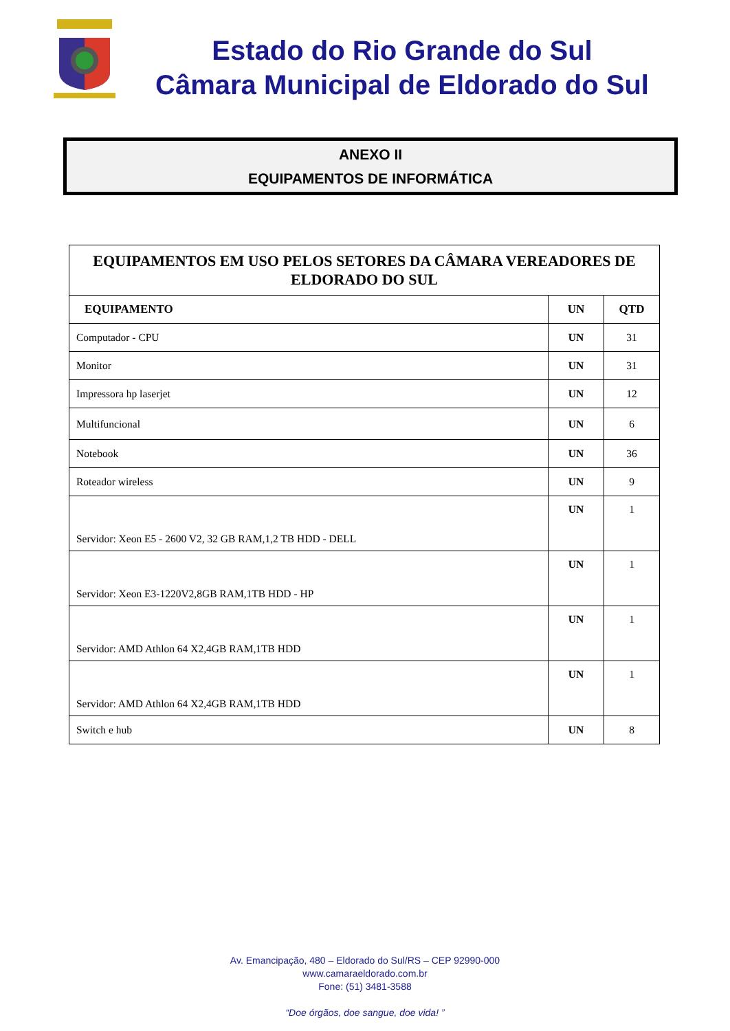Estado do Rio Grande do Sul
Câmara Municipal de Eldorado do Sul
ANEXO II
EQUIPAMENTOS DE INFORMÁTICA
| EQUIPAMENTOS EM USO PELOS SETORES DA CÂMARA VEREADORES DE ELDORADO DO SUL | | |
| --- | --- | --- |
| EQUIPAMENTO | UN | QTD |
| Computador - CPU | UN | 31 |
| Monitor | UN | 31 |
| Impressora hp laserjet | UN | 12 |
| Multifuncional | UN | 6 |
| Notebook | UN | 36 |
| Roteador wireless | UN | 9 |
| Servidor: Xeon E5 - 2600 V2, 32 GB RAM,1,2 TB HDD - DELL | UN | 1 |
| Servidor: Xeon E3-1220V2,8GB RAM,1TB HDD - HP | UN | 1 |
| Servidor: AMD Athlon 64 X2,4GB RAM,1TB HDD | UN | 1 |
| Servidor: AMD Athlon 64 X2,4GB RAM,1TB HDD | UN | 1 |
| Switch e hub | UN | 8 |
Av. Emancipação, 480 – Eldorado do Sul/RS – CEP 92990-000
www.camaraeldorado.com.br
Fone: (51) 3481-3588
“Doe órgãos, doe sangue, doe vida! ”